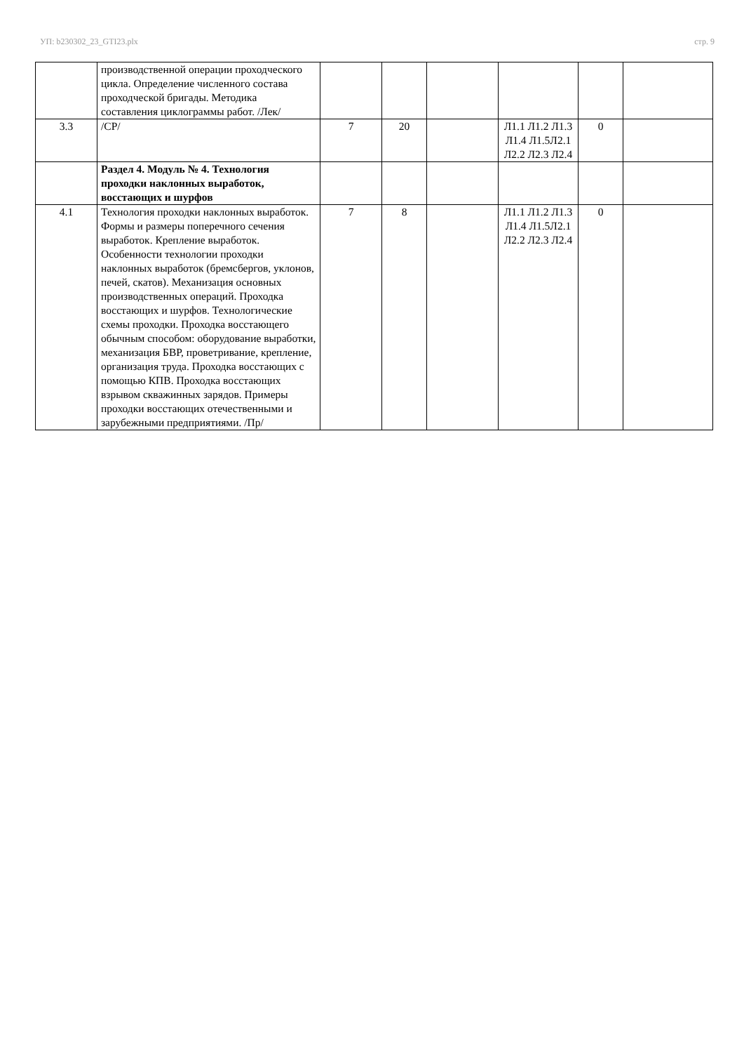УП: b230302_23_GTI23.plx стр. 9
| | производственной операции проходческого цикла. Определение численного состава проходческой бригады. Методика составления циклограммы работ. /Лек/ | | | | | | |
| 3.3 | /СР/ | 7 | 20 | | Л1.1 Л1.2 Л1.3 Л1.4 Л1.5Л2.1 Л2.2 Л2.3 Л2.4 | 0 | |
| | Раздел 4. Модуль № 4. Технология проходки наклонных выработок, восстающих и шурфов | | | | | | |
| 4.1 | Технология проходки наклонных выработок. Формы и размеры поперечного сечения выработок. Крепление выработок. Особенности технологии проходки наклонных выработок (бремсбергов, уклонов, печей, скатов). Механизация основных производственных операций. Проходка восстающих и шурфов. Технологические схемы проходки. Проходка восстающего обычным способом: оборудование выработки, механизация БВР, проветривание, крепление, организация труда. Проходка восстающих с помощью КПВ. Проходка восстающих взрывом скважинных зарядов. Примеры проходки восстающих отечественными и зарубежными предприятиями. /Пр/ | 7 | 8 | | Л1.1 Л1.2 Л1.3 Л1.4 Л1.5Л2.1 Л2.2 Л2.3 Л2.4 | 0 | |